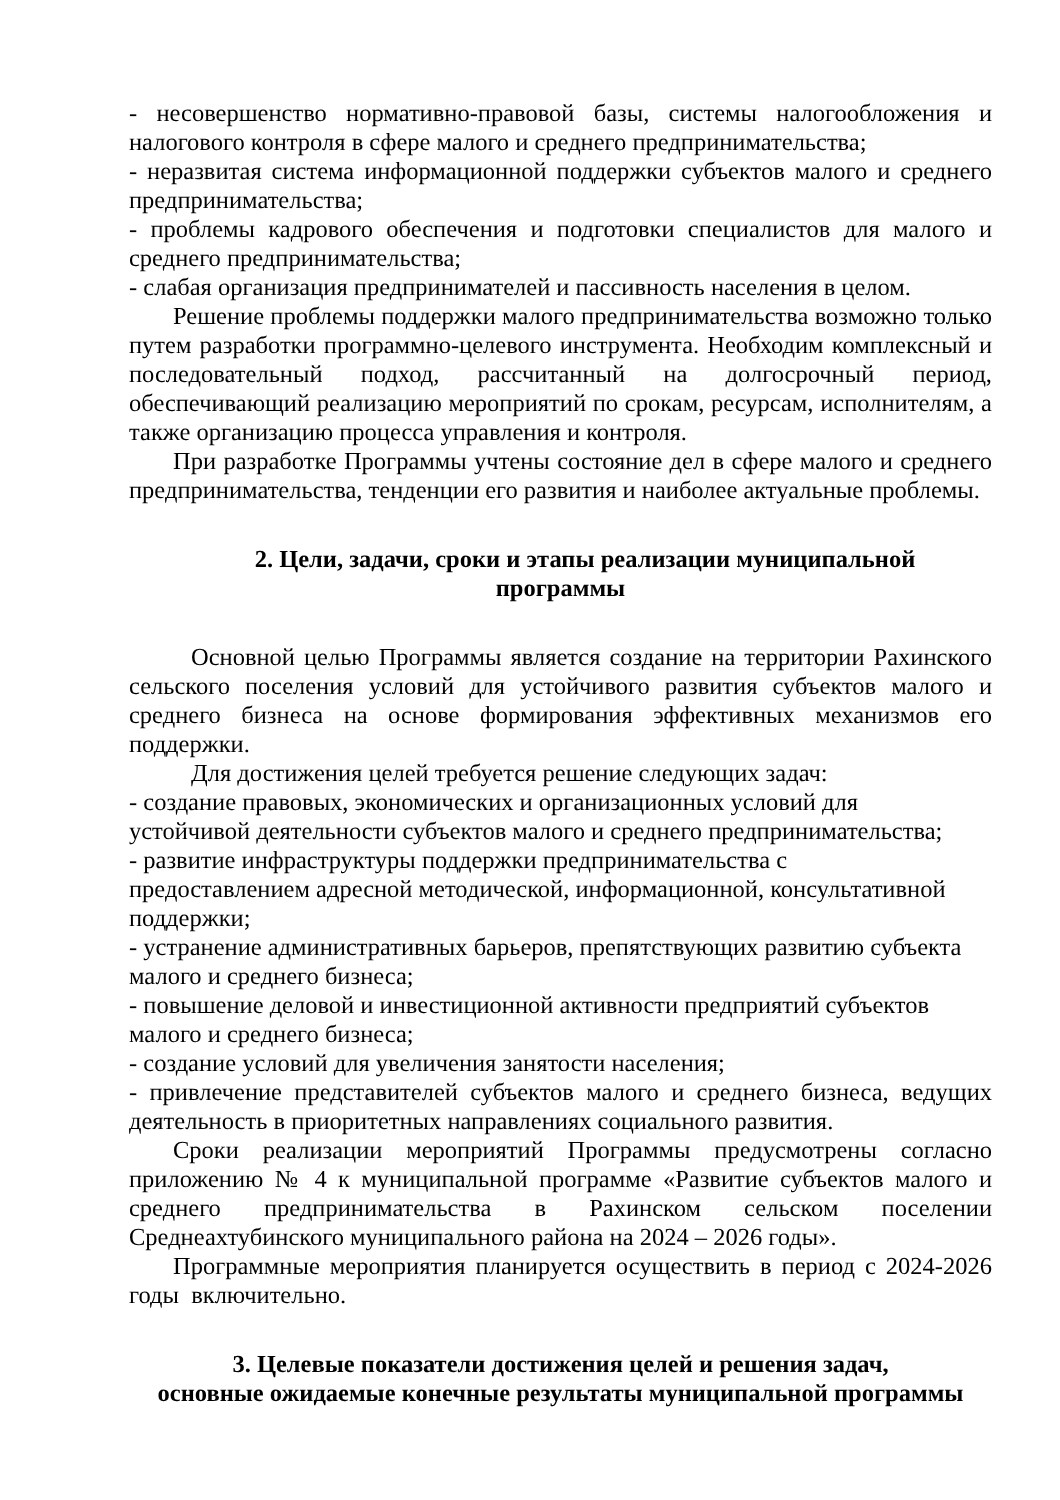- несовершенство нормативно-правовой базы, системы налогообложения и налогового контроля в сфере малого и среднего предпринимательства;
- неразвитая система информационной поддержки субъектов малого и среднего предпринимательства;
- проблемы кадрового обеспечения и подготовки специалистов для малого и среднего предпринимательства;
- слабая организация предпринимателей и пассивность населения в целом.
Решение проблемы поддержки малого предпринимательства возможно только путем разработки программно-целевого инструмента. Необходим комплексный и последовательный подход, рассчитанный на долгосрочный период, обеспечивающий реализацию мероприятий по срокам, ресурсам, исполнителям, а также организацию процесса управления и контроля.
При разработке Программы учтены состояние дел в сфере малого и среднего предпринимательства, тенденции его развития и наиболее актуальные проблемы.
2. Цели, задачи, сроки и этапы реализации муниципальной
программы
Основной целью Программы является создание на территории Рахинского сельского поселения условий для устойчивого развития субъектов малого и среднего бизнеса на основе формирования эффективных механизмов его поддержки.
Для достижения целей требуется решение следующих задач:
- создание правовых, экономических и организационных условий для
устойчивой деятельности субъектов малого и среднего предпринимательства;
- развитие инфраструктуры поддержки предпринимательства с
предоставлением адресной методической, информационной, консультативной поддержки;
- устранение административных барьеров, препятствующих развитию субъекта малого и среднего бизнеса;
- повышение деловой и инвестиционной активности предприятий субъектов
малого и среднего бизнеса;
- создание условий для увеличения занятости населения;
- привлечение представителей субъектов малого и среднего бизнеса, ведущих деятельность в приоритетных направлениях социального развития.
Сроки реализации мероприятий Программы предусмотрены согласно приложению № 4 к муниципальной программе «Развитие субъектов малого и среднего предпринимательства в Рахинском сельском поселении Среднеахтубинского муниципального района на 2024 – 2026 годы».
Программные мероприятия планируется осуществить в период с 2024-2026 годы включительно.
3. Целевые показатели достижения целей и решения задач,
основные ожидаемые конечные результаты муниципальной программы